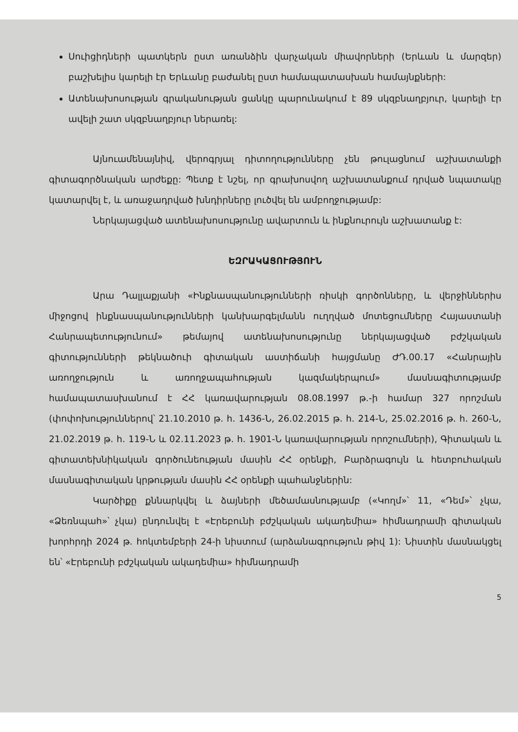Սուիցիդների պատկերն ըստ առանձին վարչական միավորների (Երևան և մարզեր) բաշխելիս կարելի էր Երևանը բաժանել ըստ համապատասխան համայնքների:
Ատենախոսության գրականության ցանկը պարունակում է 89 սկզբնաղբյուր, կարելի էր ավելի շատ սկզբնաղբյուր ներառել:
Այնուամենայնիվ, վերոգրյալ դիտողությունները չեն թուլացնում աշխատանքի գիտագործնական արժեքը: Պետք է նշել, որ գրախոսվող աշխատանքում դրված նպատակը կատարվել է, և առաջադրված խնդիրները լուծվել են ամբողջությամբ:
Ներկայացված ատենախոսությունը ավարտուն և ինքնուրույն աշխատանք է:
ԵԶՐԱԿԱՑՈՒԹՅՈՒՆ
Արա Դալլաքյանի «Ինքնասպանությունների ռիսկի գործոնները, և վերջիններիս միջոցով ինքնասպանությունների կանխարգելմանն ուղղված մոտեցումները Հայաստանի Հանրապետությունում» թեմայով ատենախոսությունը ներկայացված բժշկական գիտությունների թեկնածուի գիտական աստիճանի հայցմանը ԺԴ.00.17 «Հանրային առողջություն և առողջապահության կազմակերպում» մասնագիտությամբ համապատասխանում է ՀՀ կառավարության 08.08.1997 թ.-ի համար 327 որոշման (փոփոխություններով՝ 21.10.2010 թ. հ. 1436-Ն, 26.02.2015 թ. հ. 214-Ն, 25.02.2016 թ. հ. 260-Ն, 21.02.2019 թ. հ. 119-Ն և 02.11.2023 թ. հ. 1901-Ն կառավարության որոշումների), Գիտական և գիտատեխնիկական գործունեության մասին ՀՀ օրենքի, Բարձրագույն և հետբուհական մասնագիտական կրթության մասին ՀՀ օրենքի պահանջներին:
Կարծիքը քննարկվել և ձայների մեծամասնությամբ («Կողմ»՝ 11, «Դեմ»՝ չկա, «Ձեռնպահ»՝ չկա) ընդունվել է «Էրեբունի բժշկական ակադեմիա» հիմնադրամի գիտական խորհրդի 2024 թ. հոկտեմբերի 24-ի նիստում (արձանագրություն թիվ 1): Նիստին մասնակցել են՝ «Էրեբունի բժշկական ակադեմիա» հիմնադրամի
5